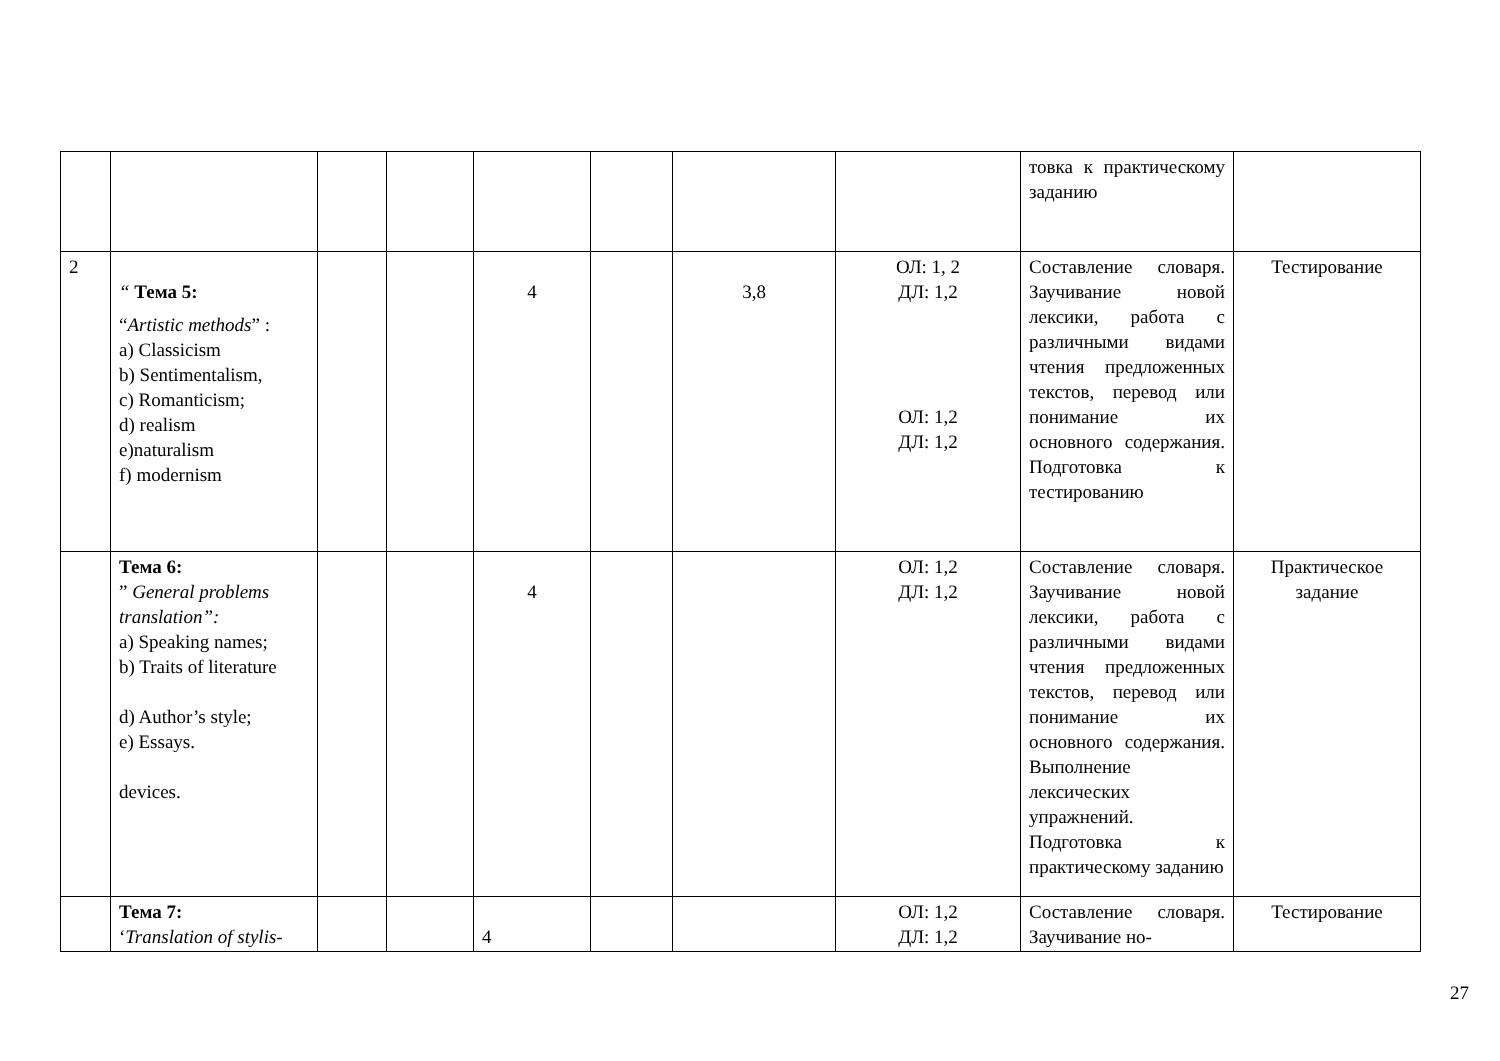| | | | | | | | | товка к практическому заданию | |
| 2 | “ Тема 5: “ Artistic methods ” : a) Classicism b) Sentimentalism, c) Romanticism; d) realism e)naturalism f) modernism | | | 4 | | 3,8 | ОЛ: 1, 2 ДЛ: 1,2 ОЛ: 1,2 ДЛ: 1,2 | Составление словаря. Заучивание новой лексики, работа с различными видами чтения предложенных текстов, перевод или понимание их основного содержания. Подготовка к тестированию | Тестирование |
| | Тема 6: ” General problems translation”: a) Speaking names; b) Traits of literature d) Author’s style; e) Essays. devices. | | | 4 | | | ОЛ: 1,2 ДЛ: 1,2 | Составление словаря. Заучивание новой лексики, работа с различными видами чтения предложенных текстов, перевод или понимание их основного содержания. Выполнение лексических упражнений. Подготовка к практическому заданию | Практическое задание |
| | Тема 7: ‘ Translation of stylis- | | | 4 | | | ОЛ: 1,2 ДЛ: 1,2 | Составление словаря. Заучивание но- | Тестирование |
27